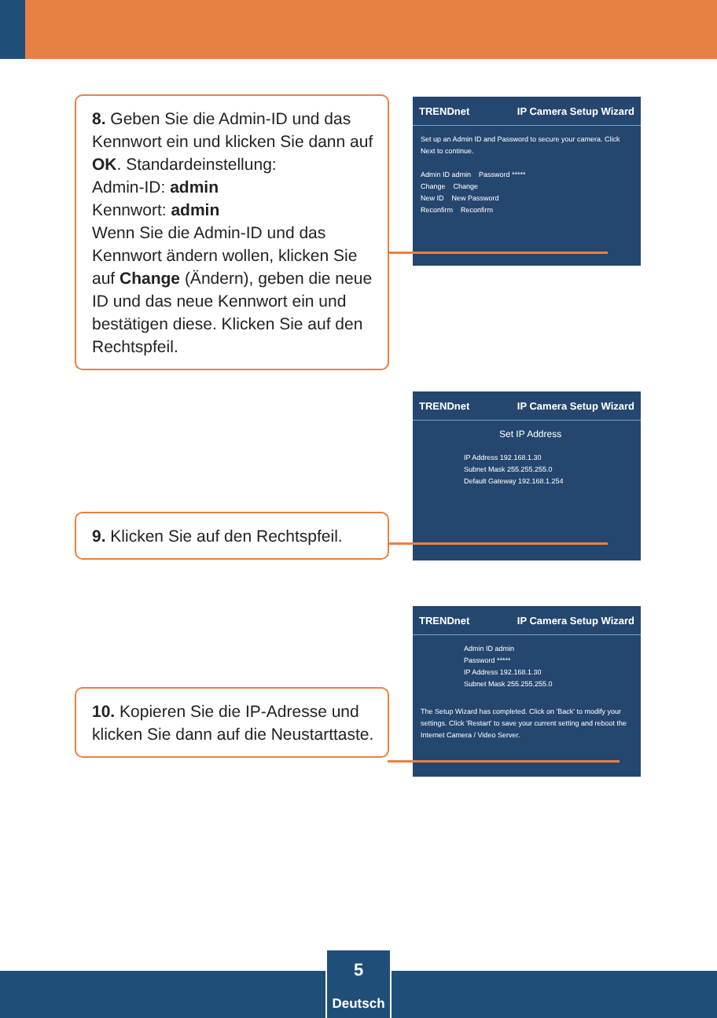8. Geben Sie die Admin-ID und das Kennwort ein und klicken Sie dann auf OK. Standardeinstellung:
Admin-ID: admin
Kennwort: admin
Wenn Sie die Admin-ID und das Kennwort ändern wollen, klicken Sie auf Change (Ändern), geben die neue ID und das neue Kennwort ein und bestätigen diese. Klicken Sie auf den Rechtspfeil.
TRENDnet IP Camera Setup Wizard
Set up an Admin ID and Password to secure your camera. Click Next to continue.
Admin ID admin Password *****
Change Change
New ID New Password
Reconfirm Reconfirm
TRENDnet IP Camera Setup Wizard
Set IP Address
IP Address 192.168.1.30
Subnet Mask 255.255.255.0
Default Gateway 192.168.1.254
9. Klicken Sie auf den Rechtspfeil.
TRENDnet IP Camera Setup Wizard
Admin ID admin
Password *****
IP Address 192.168.1.30
Subnet Mask 255.255.255.0
The Setup Wizard has completed. Click on 'Back' to modify your settings. Click 'Restart' to save your current setting and reboot the Internet Camera / Video Server.
10. Kopieren Sie die IP-Adresse und klicken Sie dann auf die Neustarttaste.
5
Deutsch